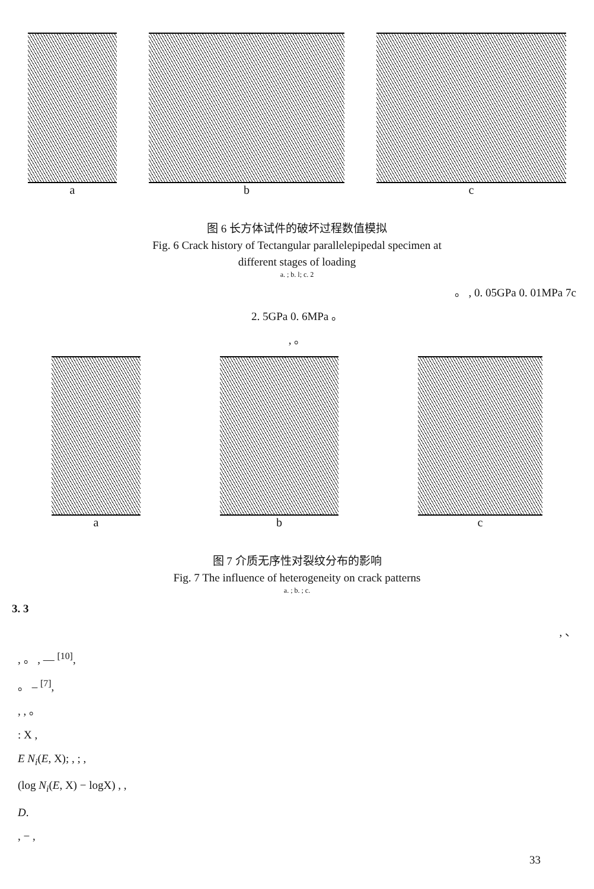a
b
c
图 6 长方体试件的破坏过程数值模拟
Fig. 6 Crack history of Tectangular parallelepipedal specimen at
different stages of loading
a. ; b. l; c. 2
。 , 0. 05GPa 0. 01MPa 7c
2. 5GPa 0. 6MPa 。
, 。
a
b
c
图 7 介质无序性对裂纹分布的影响
Fig. 7 The influence of heterogeneity on crack patterns
a. ; b. ; c.
3. 3
, 、
, 。 , — <sup>[10]</sup>,
。 – <sup>[7]</sup>,
, , 。
: X ,
E N<sub>i</sub>(E, X); , ; ,
(log N<sub>i</sub>(E, X) − logX) , ,
D.
, − ,
33